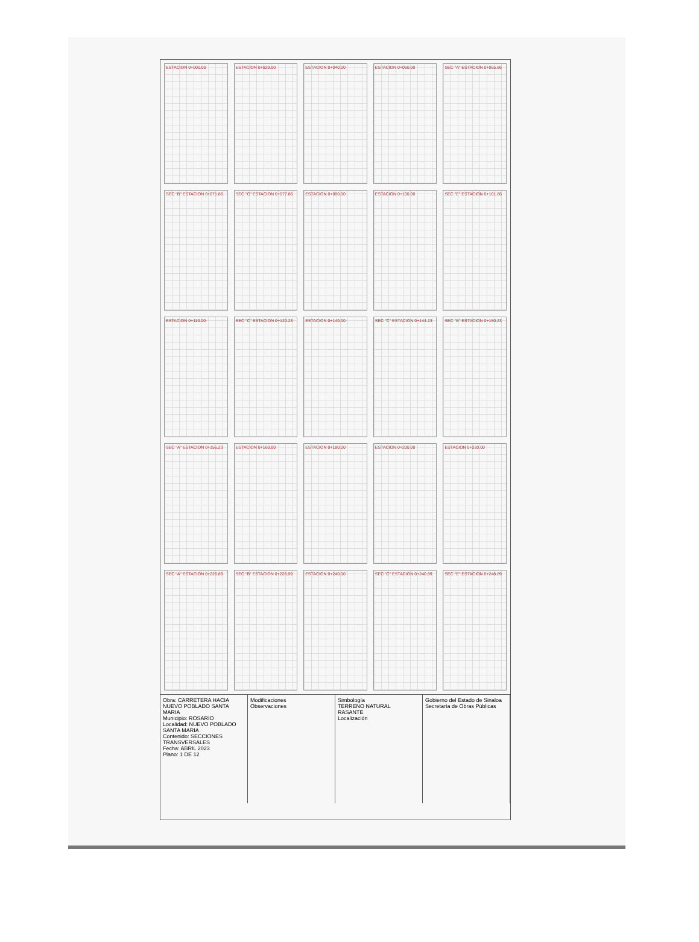ESTACION 0+000.00
ESTACION 0+020.00
ESTACION 0+040.00
ESTACION 0+060.00
SEC "A" ESTACION 0+065.86
SEC "B" ESTACION 0+071.86
SEC "C" ESTACION 0+077.86
ESTACION 0+080.00
ESTACION 0+100.00
SEC "E" ESTACION 0+101.86
ESTACION 0+110.00
SEC "C" ESTACION 0+120.23
ESTACION 0+140.00
SEC "C" ESTACION 0+144.23
SEC "B" ESTACION 0+150.23
SEC "A" ESTACION 0+156.23
ESTACION 0+160.00
ESTACION 0+180.00
ESTACION 0+200.00
ESTACION 0+220.00
SEC "A" ESTACION 0+226.89
SEC "B" ESTACION 0+228.89
ESTACION 0+240.00
SEC "C" ESTACION 0+240.89
SEC "E" ESTACION 0+248.89
Obra: CARRETERA HACIA NUEVO POBLADO SANTA MARIA
Municipio: ROSARIO
Localidad: NUEVO POBLADO SANTA MARIA
Contenido: SECCIONES TRANSVERSALES
Fecha: ABRIL 2023
Plano: 1 DE 12
Modificaciones
Observaciones
Simbología
TERRENO NATURAL
RASANTE
Localización
Gobierno del Estado de Sinaloa
Secretaría de Obras Públicas